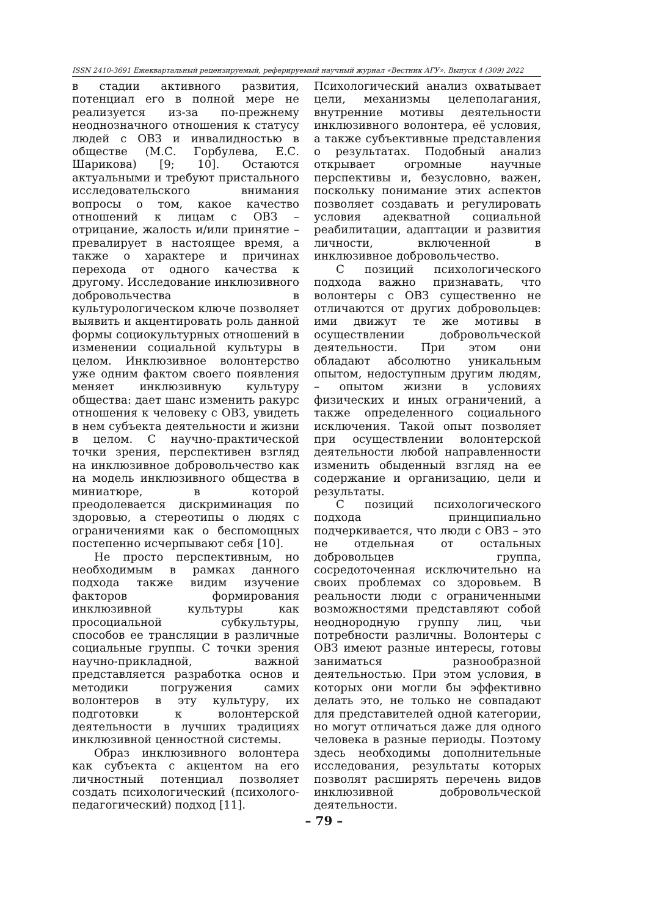ISSN 2410-3691 Ежеквартальный рецензируемый, реферируемый научный журнал «Вестник АГУ». Выпуск 4 (309) 2022
в стадии активного развития, потенциал его в полной мере не реализуется из-за по-прежнему неоднозначного отношения к статусу людей с ОВЗ и инвалидностью в обществе (М.С. Горбулева, Е.С. Шарикова) [9; 10]. Остаются актуальными и требуют пристального исследовательского внимания вопросы о том, какое качество отношений к лицам с ОВЗ – отрицание, жалость и/или принятие – превалирует в настоящее время, а также о характере и причинах перехода от одного качества к другому. Исследование инклюзивного добровольчества в культурологическом ключе позволяет выявить и акцентировать роль данной формы социокультурных отношений в изменении социальной культуры в целом. Инклюзивное волонтерство уже одним фактом своего появления меняет инклюзивную культуру общества: дает шанс изменить ракурс отношения к человеку с ОВЗ, увидеть в нем субъекта деятельности и жизни в целом. С научно-практической точки зрения, перспективен взгляд на инклюзивное добровольчество как на модель инклюзивного общества в миниатюре, в которой преодолевается дискриминация по здоровью, а стереотипы о людях с ограничениями как о беспомощных постепенно исчерпывают себя [10].
Не просто перспективным, но необходимым в рамках данного подхода также видим изучение факторов формирования инклюзивной культуры как просоциальной субкультуры, способов ее трансляции в различные социальные группы. С точки зрения научно-прикладной, важной представляется разработка основ и методики погружения самих волонтеров в эту культуру, их подготовки к волонтерской деятельности в лучших традициях инклюзивной ценностной системы.
Образ инклюзивного волонтера как субъекта с акцентом на его личностный потенциал позволяет создать психологический (психолого-педагогический) подход [11].
Психологический анализ охватывает цели, механизмы целеполагания, внутренние мотивы деятельности инклюзивного волонтера, её условия, а также субъективные представления о результатах. Подобный анализ открывает огромные научные перспективы и, безусловно, важен, поскольку понимание этих аспектов позволяет создавать и регулировать условия адекватной социальной реабилитации, адаптации и развития личности, включенной в инклюзивное добровольчество.
С позиций психологического подхода важно признавать, что волонтеры с ОВЗ существенно не отличаются от других добровольцев: ими движут те же мотивы в осуществлении добровольческой деятельности. При этом они обладают абсолютно уникальным опытом, недоступным другим людям, – опытом жизни в условиях физических и иных ограничений, а также определенного социального исключения. Такой опыт позволяет при осуществлении волонтерской деятельности любой направленности изменить обыденный взгляд на ее содержание и организацию, цели и результаты.
С позиций психологического подхода принципиально подчеркивается, что люди с ОВЗ – это не отдельная от остальных добровольцев группа, сосредоточенная исключительно на своих проблемах со здоровьем. В реальности люди с ограниченными возможностями представляют собой неоднородную группу лиц, чьи потребности различны. Волонтеры с ОВЗ имеют разные интересы, готовы заниматься разнообразной деятельностью. При этом условия, в которых они могли бы эффективно делать это, не только не совпадают для представителей одной категории, но могут отличаться даже для одного человека в разные периоды. Поэтому здесь необходимы дополнительные исследования, результаты которых позволят расширять перечень видов инклюзивной добровольческой деятельности.
– 79 –